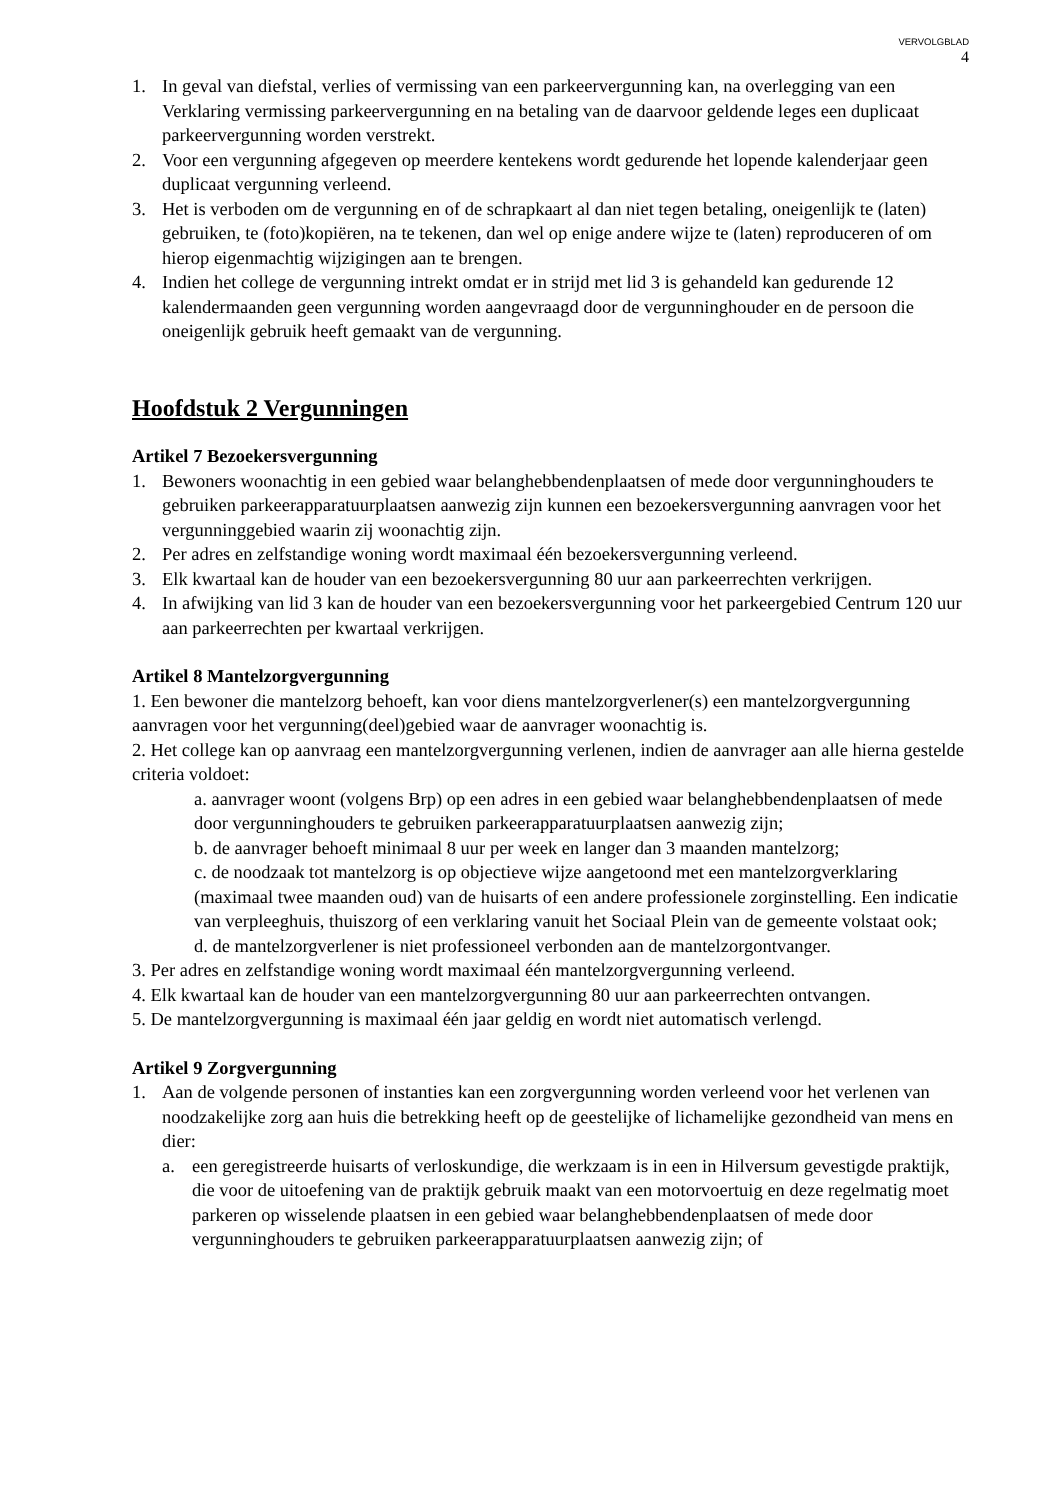VERVOLGBLAD
4
1. In geval van diefstal, verlies of vermissing van een parkeervergunning kan, na overlegging van een Verklaring vermissing parkeervergunning en na betaling van de daarvoor geldende leges een duplicaat parkeervergunning worden verstrekt.
2. Voor een vergunning afgegeven op meerdere kentekens wordt gedurende het lopende kalenderjaar geen duplicaat vergunning verleend.
3. Het is verboden om de vergunning en of de schrapkaart al dan niet tegen betaling, oneigenlijk te (laten) gebruiken, te (foto)kopiëren, na te tekenen, dan wel op enige andere wijze te (laten) reproduceren of om hierop eigenmachtig wijzigingen aan te brengen.
4. Indien het college de vergunning intrekt omdat er in strijd met lid 3 is gehandeld kan gedurende 12 kalendermaanden geen vergunning worden aangevraagd door de vergunninghouder en de persoon die oneigenlijk gebruik heeft gemaakt van de vergunning.
Hoofdstuk 2 Vergunningen
Artikel 7 Bezoekersvergunning
1. Bewoners woonachtig in een gebied waar belanghebbendenplaatsen of mede door vergunninghouders te gebruiken parkeerapparatuurplaatsen aanwezig zijn kunnen een bezoekersvergunning aanvragen voor het vergunninggebied waarin zij woonachtig zijn.
2. Per adres en zelfstandige woning wordt maximaal één bezoekersvergunning verleend.
3. Elk kwartaal kan de houder van een bezoekersvergunning 80 uur aan parkeerrechten verkrijgen.
4. In afwijking van lid 3 kan de houder van een bezoekersvergunning voor het parkeergebied Centrum 120 uur aan parkeerrechten per kwartaal verkrijgen.
Artikel 8 Mantelzorgvergunning
1. Een bewoner die mantelzorg behoeft, kan voor diens mantelzorgverlener(s) een mantelzorgvergunning aanvragen voor het vergunning(deel)gebied waar de aanvrager woonachtig is.
2. Het college kan op aanvraag een mantelzorgvergunning verlenen, indien de aanvrager aan alle hierna gestelde criteria voldoet:
a. aanvrager woont (volgens Brp) op een adres in een gebied waar belanghebbendenplaatsen of mede door vergunninghouders te gebruiken parkeerapparatuurplaatsen aanwezig zijn;
b. de aanvrager behoeft minimaal 8 uur per week en langer dan 3 maanden mantelzorg;
c. de noodzaak tot mantelzorg is op objectieve wijze aangetoond met een mantelzorgverklaring (maximaal twee maanden oud) van de huisarts of een andere professionele zorginstelling. Een indicatie van verpleeghuis, thuiszorg of een verklaring vanuit het Sociaal Plein van de gemeente volstaat ook;
d. de mantelzorgverlener is niet professioneel verbonden aan de mantelzorgontvanger.
3. Per adres en zelfstandige woning wordt maximaal één mantelzorgvergunning verleend.
4. Elk kwartaal kan de houder van een mantelzorgvergunning 80 uur aan parkeerrechten ontvangen.
5. De mantelzorgvergunning is maximaal één jaar geldig en wordt niet automatisch verlengd.
Artikel 9 Zorgvergunning
1. Aan de volgende personen of instanties kan een zorgvergunning worden verleend voor het verlenen van noodzakelijke zorg aan huis die betrekking heeft op de geestelijke of lichamelijke gezondheid van mens en dier:
a. een geregistreerde huisarts of verloskundige, die werkzaam is in een in Hilversum gevestigde praktijk, die voor de uitoefening van de praktijk gebruik maakt van een motorvoertuig en deze regelmatig moet parkeren op wisselende plaatsen in een gebied waar belanghebbendenplaatsen of mede door vergunninghouders te gebruiken parkeerapparatuurplaatsen aanwezig zijn; of